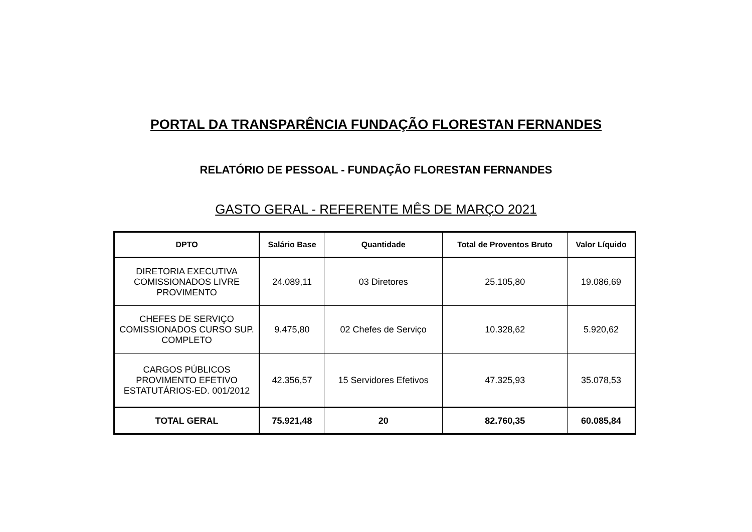PORTAL DA TRANSPARÊNCIA FUNDAÇÃO FLORESTAN FERNANDES
RELATÓRIO DE PESSOAL - FUNDAÇÃO FLORESTAN FERNANDES
GASTO GERAL - REFERENTE MÊS DE MARÇO 2021
| DPTO | Salário Base | Quantidade | Total de Proventos Bruto | Valor Líquido |
| --- | --- | --- | --- | --- |
| DIRETORIA EXECUTIVA COMISSIONADOS LIVRE PROVIMENTO | 24.089,11 | 03 Diretores | 25.105,80 | 19.086,69 |
| CHEFES DE SERVIÇO COMISSIONADOS CURSO SUP. COMPLETO | 9.475,80 | 02 Chefes de Serviço | 10.328,62 | 5.920,62 |
| CARGOS PÚBLICOS PROVIMENTO EFETIVO ESTATUTÁRIOS-ED. 001/2012 | 42.356,57 | 15 Servidores Efetivos | 47.325,93 | 35.078,53 |
| TOTAL GERAL | 75.921,48 | 20 | 82.760,35 | 60.085,84 |